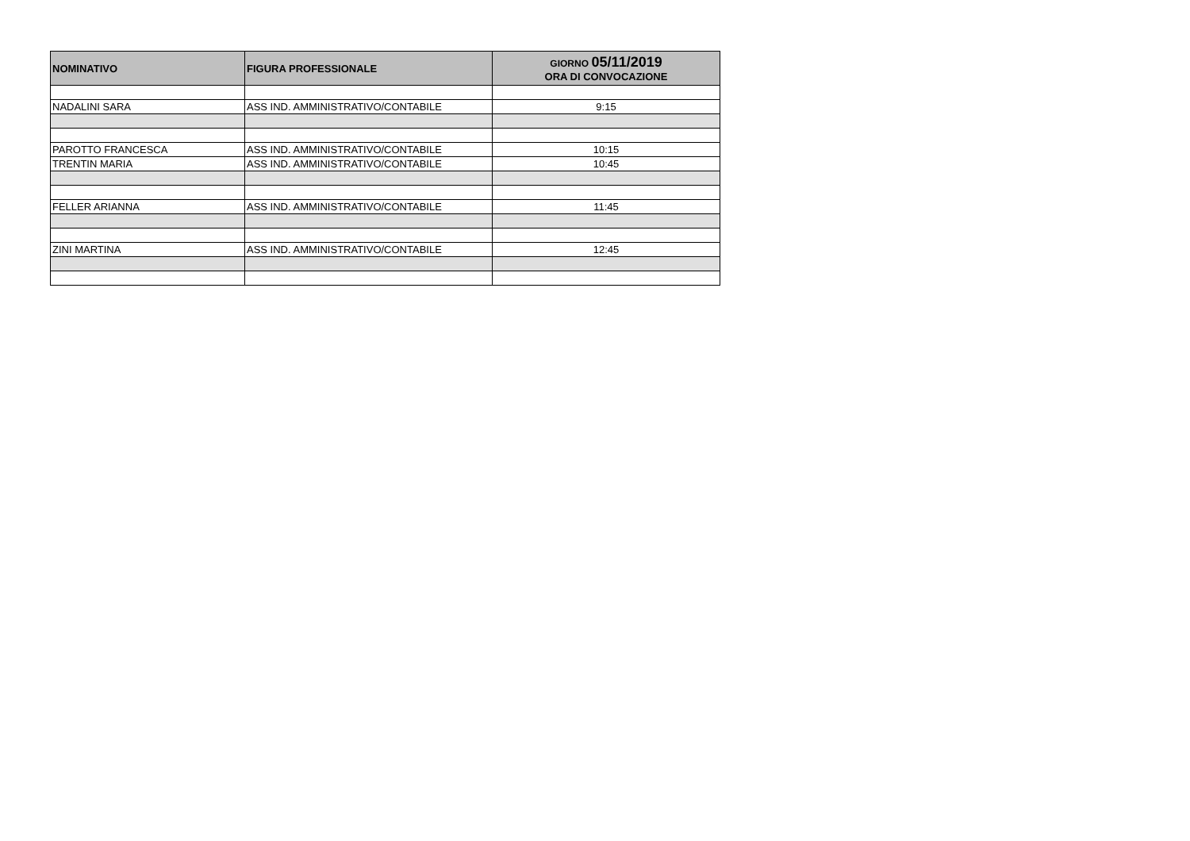| NOMINATIVO | FIGURA PROFESSIONALE | GIORNO 05/11/2019 ORA DI CONVOCAZIONE |
| --- | --- | --- |
| NADALINI SARA | ASS IND. AMMINISTRATIVO/CONTABILE | 9:15 |
| PAROTTO FRANCESCA | ASS IND. AMMINISTRATIVO/CONTABILE | 10:15 |
| TRENTIN MARIA | ASS IND. AMMINISTRATIVO/CONTABILE | 10:45 |
| FELLER ARIANNA | ASS IND. AMMINISTRATIVO/CONTABILE | 11:45 |
| ZINI MARTINA | ASS IND. AMMINISTRATIVO/CONTABILE | 12:45 |